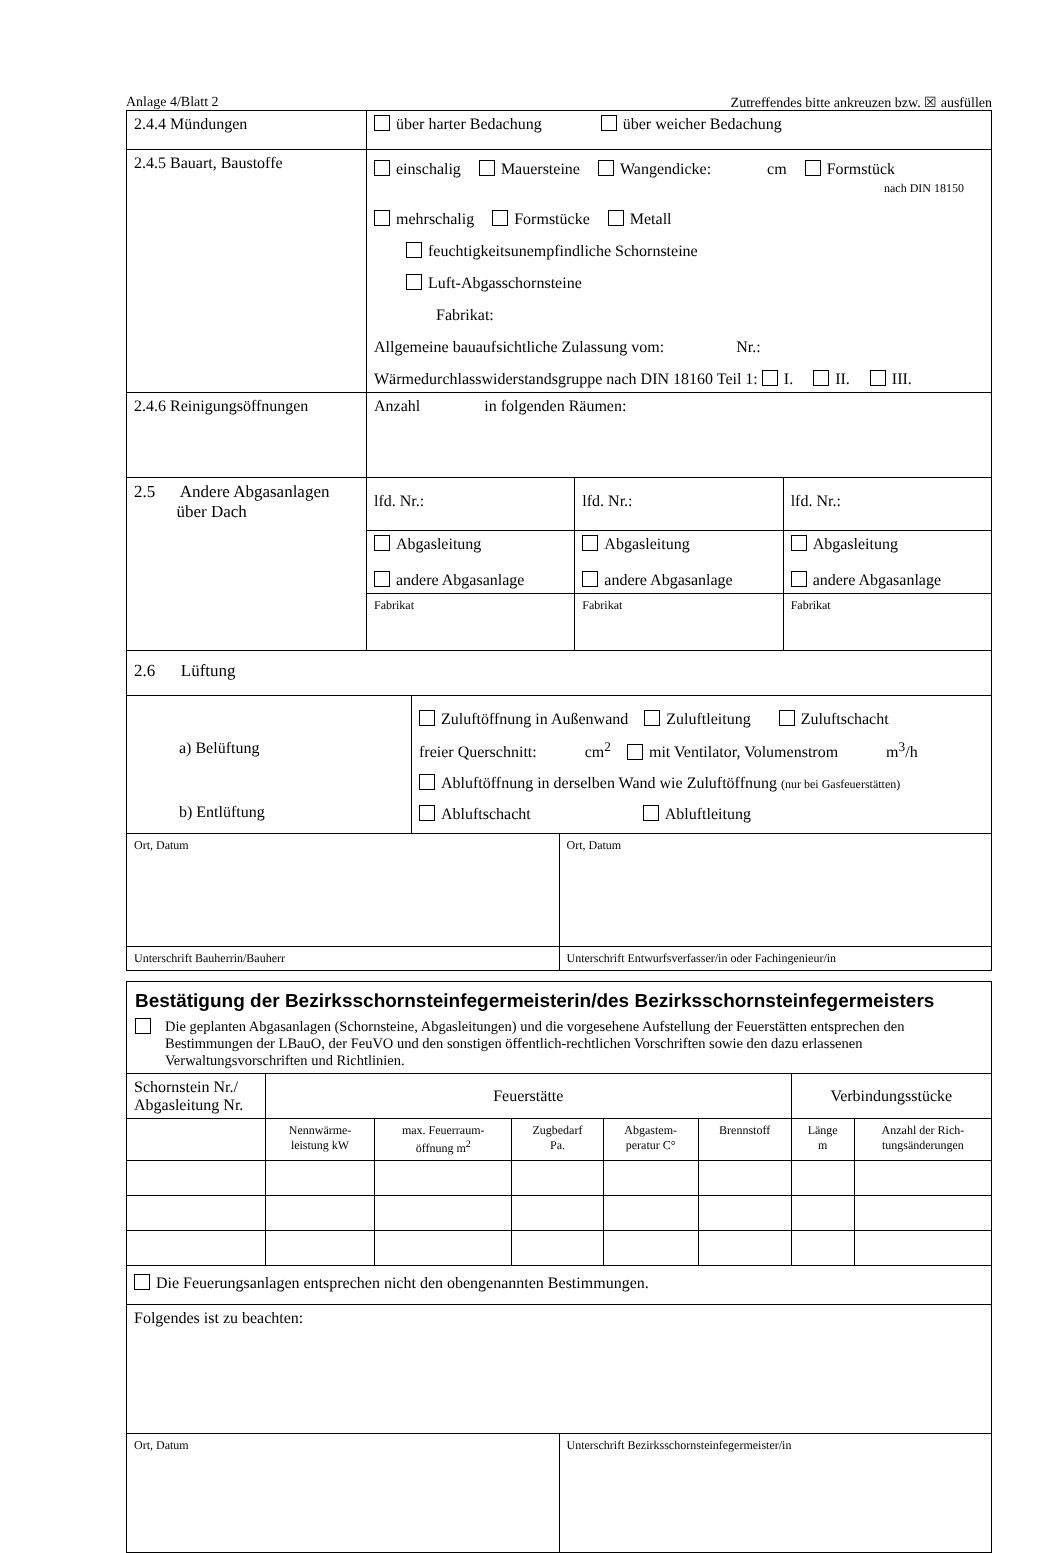Anlage 4/Blatt 2 Zutreffendes bitte ankreuzen bzw. ☒ ausfüllen
| 2.4.4 Mündungen | über harter Bedachung über weicher Bedachung |
| 2.4.5 Bauart, Baustoffe | einschalig Mauersteine Wangendicke: cm Formstück nach DIN 18150 mehrschalig Formstücke Metall feuchtigkeitsunempfindliche Schornsteine Luft-Abgasschornsteine Fabrikat: Allgemeine bauaufsichtliche Zulassung vom: Nr.: Wärmedurchlasswiderstandsgruppe nach DIN 18160 Teil 1: I. II. III. |
| 2.4.6 Reinigungsöffnungen | Anzahl in folgenden Räumen: |
| 2.5 Andere Abgasanlagen über Dach | lfd. Nr.: | lfd. Nr.: | lfd. Nr.: |
| | Abgasleitung andere Abgasanlage | Abgasleitung andere Abgasanlage | Abgasleitung andere Abgasanlage |
| | Fabrikat | Fabrikat | Fabrikat |
| 2.6 Lüftung | | | |
| a) Belüftung b) Entlüftung | Zuluftöffnung in Außenwand Zuluftleitung Zuluftschacht freier Querschnitt: cm<sup>2</sup> mit Ventilator, Volumenstrom m<sup>3</sup>/h Abluftöffnung in derselben Wand wie Zuluftöffnung (nur bei Gasfeuerstätten) Abluftschacht Abluftleitung |
| Ort, Datum | Ort, Datum |
| Unterschrift Bauherrin/Bauherr | Unterschrift Entwurfsverfasser/in oder Fachingenieur/in |
Bestätigung der Bezirksschornsteinfegermeisterin/des Bezirksschornsteinfegermeisters
Die geplanten Abgasanlagen (Schornsteine, Abgasleitungen) und die vorgesehene Aufstellung der Feuerstätten entsprechen den Bestimmungen der LBauO, der FeuVO und den sonstigen öffentlich-rechtlichen Vorschriften sowie den dazu erlassenen Verwaltungsvorschriften und Richtlinien.
| Schornstein Nr./ Abgasleitung Nr. | Feuerstätte | | | | | Verbindungsstücke | |
| --- | --- | --- | --- | --- | --- | --- | --- |
| | Nennwärme- leistung kW | max. Feuerraum- öffnung m<sup>2</sup> | Zugbedarf Pa. | Abgastem- peratur C° | Brennstoff | Länge m | Anzahl der Rich- tungsänderungen |
| Die Feuerungsanlagen entsprechen nicht den obengenannten Bestimmungen. | | | | | | | |
| Folgendes ist zu beachten: | | | | | | | |
| Ort, Datum | Unterschrift Bezirksschornsteinfegermeister/in |